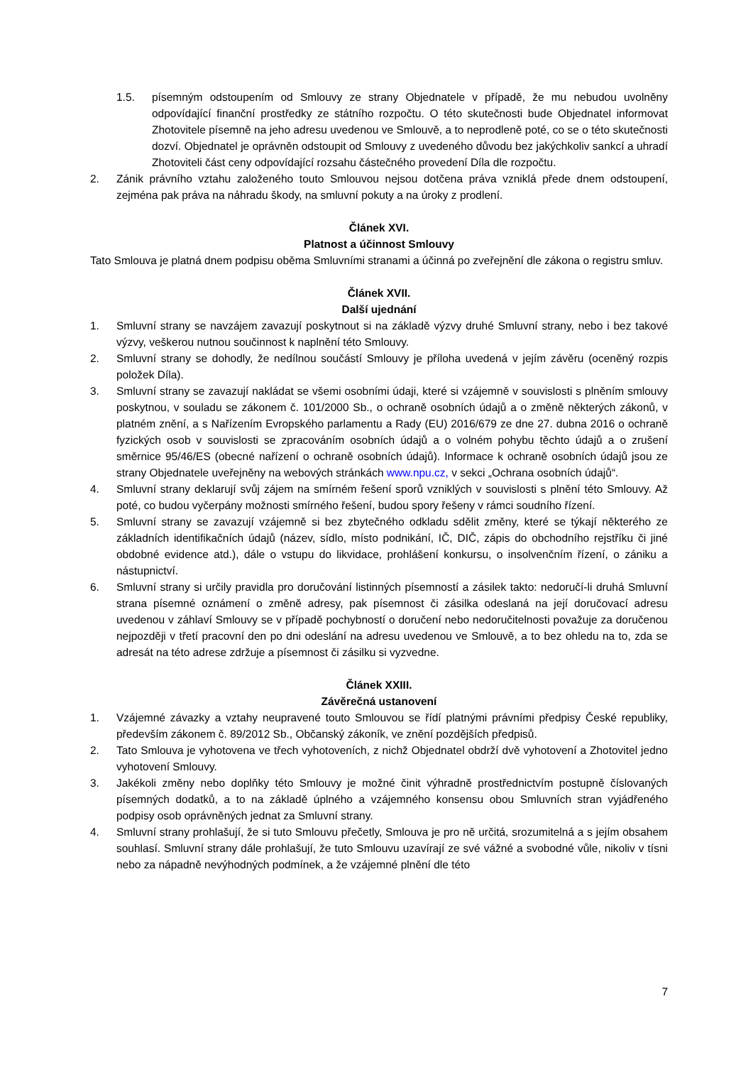1.5. písemným odstoupením od Smlouvy ze strany Objednatele v případě, že mu nebudou uvolněny odpovídající finanční prostředky ze státního rozpočtu. O této skutečnosti bude Objednatel informovat Zhotovitele písemně na jeho adresu uvedenou ve Smlouvě, a to neprodleně poté, co se o této skutečnosti dozví. Objednatel je oprávněn odstoupit od Smlouvy z uvedeného důvodu bez jakýchkoliv sankcí a uhradí Zhotoviteli část ceny odpovídající rozsahu částečného provedení Díla dle rozpočtu.
2. Zánik právního vztahu založeného touto Smlouvou nejsou dotčena práva vzniklá přede dnem odstoupení, zejména pak práva na náhradu škody, na smluvní pokuty a na úroky z prodlení.
Článek XVI.
Platnost a účinnost Smlouvy
Tato Smlouva je platná dnem podpisu oběma Smluvními stranami a účinná po zveřejnění dle zákona o registru smluv.
Článek XVII.
Další ujednání
1. Smluvní strany se navzájem zavazují poskytnout si na základě výzvy druhé Smluvní strany, nebo i bez takové výzvy, veškerou nutnou součinnost k naplnění této Smlouvy.
2. Smluvní strany se dohodly, že nedílnou součástí Smlouvy je příloha uvedená v jejím závěru (oceněný rozpis položek Díla).
3. Smluvní strany se zavazují nakládat se všemi osobními údaji, které si vzájemně v souvislosti s plněním smlouvy poskytnou, v souladu se zákonem č. 101/2000 Sb., o ochraně osobních údajů a o změně některých zákonů, v platném znění, a s Nařízením Evropského parlamentu a Rady (EU) 2016/679 ze dne 27. dubna 2016 o ochraně fyzických osob v souvislosti se zpracováním osobních údajů a o volném pohybu těchto údajů a o zrušení směrnice 95/46/ES (obecné nařízení o ochraně osobních údajů). Informace k ochraně osobních údajů jsou ze strany Objednatele uveřejněny na webových stránkách www.npu.cz, v sekci „Ochrana osobních údajů“.
4. Smluvní strany deklarují svůj zájem na smírném řešení sporů vzniklých v souvislosti s plnění této Smlouvy. Až poté, co budou vyčerpány možnosti smírného řešení, budou spory řešeny v rámci soudního řízení.
5. Smluvní strany se zavazují vzájemně si bez zbytečného odkladu sdělit změny, které se týkají některého ze základních identifikačních údajů (název, sídlo, místo podnikání, IČ, DIČ, zápis do obchodního rejstříku či jiné obdobné evidence atd.), dále o vstupu do likvidace, prohlášení konkursu, o insolvenčním řízení, o zániku a nástupnictví.
6. Smluvní strany si určily pravidla pro doručování listinných písemností a zásilek takto: nedoručí-li druhá Smluvní strana písemné oznámení o změně adresy, pak písemnost či zásilka odeslaná na její doručovací adresu uvedenou v záhlaví Smlouvy se v případě pochybností o doručení nebo nedoručitelnosti považuje za doručenou nejpozději v třetí pracovní den po dni odeslání na adresu uvedenou ve Smlouvě, a to bez ohledu na to, zda se adresát na této adrese zdržuje a písemnost či zásilku si vyzvedne.
Článek XXIII.
Závěrečná ustanovení
1. Vzájemné závazky a vztahy neupravené touto Smlouvou se řídí platnými právními předpisy České republiky, především zákonem č. 89/2012 Sb., Občanský zákoník, ve znění pozdějších předpisů.
2. Tato Smlouva je vyhotovena ve třech vyhotoveních, z nichž Objednatel obdrží dvě vyhotovení a Zhotovitel jedno vyhotovení Smlouvy.
3. Jakékoli změny nebo doplňky této Smlouvy je možné činit výhradně prostřednictvím postupně číslovaných písemných dodatků, a to na základě úplného a vzájemného konsensu obou Smluvních stran vyjádřeného podpisy osob oprávněných jednat za Smluvní strany.
4. Smluvní strany prohlašují, že si tuto Smlouvu přečetly, Smlouva je pro ně určitá, srozumitelná a s jejím obsahem souhlasí. Smluvní strany dále prohlašují, že tuto Smlouvu uzavírají ze své vážné a svobodné vůle, nikoliv v tísni nebo za nápadně nevýhodných podmínek, a že vzájemné plnění dle této
7